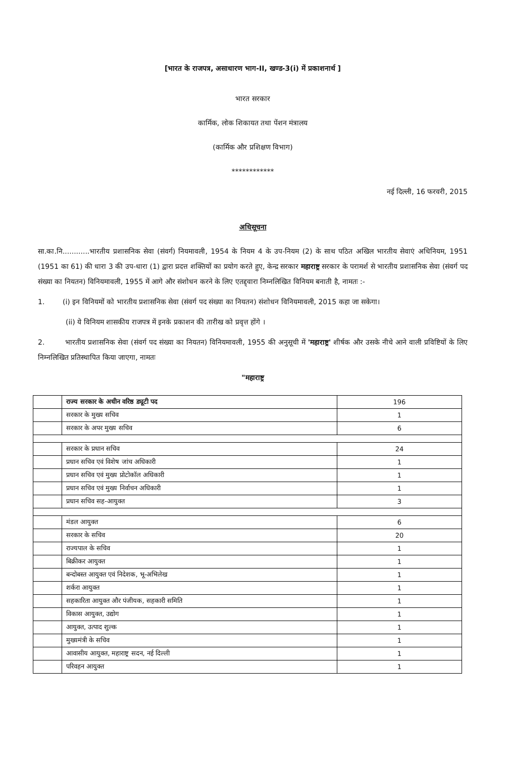[भारत के राजपत्र, असाधारण भाग-II, खण्ड-3(i) में प्रकाशनार्थ ]
भारत सरकार
कार्मिक, लोक शिकायत तथा पेंशन मंत्रालय
(कार्मिक और प्रशिक्षण विभाग)
************
नई दिल्ली, 16 फरवरी, 2015
अधिसूचना
सा.का.नि............भारतीय प्रशासनिक सेवा (संवर्ग) नियमावली, 1954 के नियम 4 के उप-नियम (2) के साथ पठित अखिल भारतीय सेवाएं अधिनियम, 1951 (1951 का 61) की धारा 3 की उप-धारा (1) द्वारा प्रदत्त शक्तियों का प्रयोग करते हुए, केन्द्र सरकार महाराष्ट्र सरकार के परामर्श से भारतीय प्रशासनिक सेवा (संवर्ग पद संख्या का नियतन) विनियमावली, 1955 में आगे और संशोधन करने के लिए एतद्द्वारा निम्नलिखित विनियम बनाती है, नामतः :-
1. (i) इन विनियमों को भारतीय प्रशासनिक सेवा (संवर्ग पद संख्या का नियतन) संशोधन विनियमावली, 2015 कहा जा सकेगा।
(ii) ये विनियम शासकीय राजपत्र में इनके प्रकाशन की तारीख को प्रवृत्त होंगे ।
2. भारतीय प्रशासनिक सेवा (संवर्ग पद संख्या का नियतन) विनियमावली, 1955 की अनुसूची में 'महाराष्ट्र' शीर्षक और उसके नीचे आने वाली प्रविष्टियों के लिए निम्नलिखित प्रतिस्थापित किया जाएगा, नामतः
"महाराष्ट्र
| | राज्य सरकार के अधीन वरिष्ठ ड्यूटी पद | 196 |
| | सरकार के मुख्य सचिव | 1 |
| | सरकार के अपर मुख्य सचिव | 6 |
| | सरकार के प्रधान सचिव | 24 |
| | प्रधान सचिव एवं विशेष जांच अधिकारी | 1 |
| | प्रधान सचिव एवं मुख्य प्रोटोकॉल अधिकारी | 1 |
| | प्रधान सचिव एवं मुख्य निर्वाचन अधिकारी | 1 |
| | प्रधान सचिव सह-आयुक्त | 3 |
| | मंडल आयुक्त | 6 |
| | सरकार के सचिव | 20 |
| | राज्यपाल के सचिव | 1 |
| | बिक्रीकर आयुक्त | 1 |
| | बन्दोबस्त आयुक्त एवं निदेशक, भू-अभिलेख | 1 |
| | शर्करा आयुक्त | 1 |
| | सहकारिता आयुक्त और पंजीयक, सहकारी समिति | 1 |
| | विकास आयुक्त, उद्योग | 1 |
| | आयुक्त, उत्पाद शुल्क | 1 |
| | मुख्यमंत्री के सचिव | 1 |
| | आवासीय आयुक्त, महाराष्ट्र सदन, नई दिल्ली | 1 |
| | परिवहन आयुक्त | 1 |